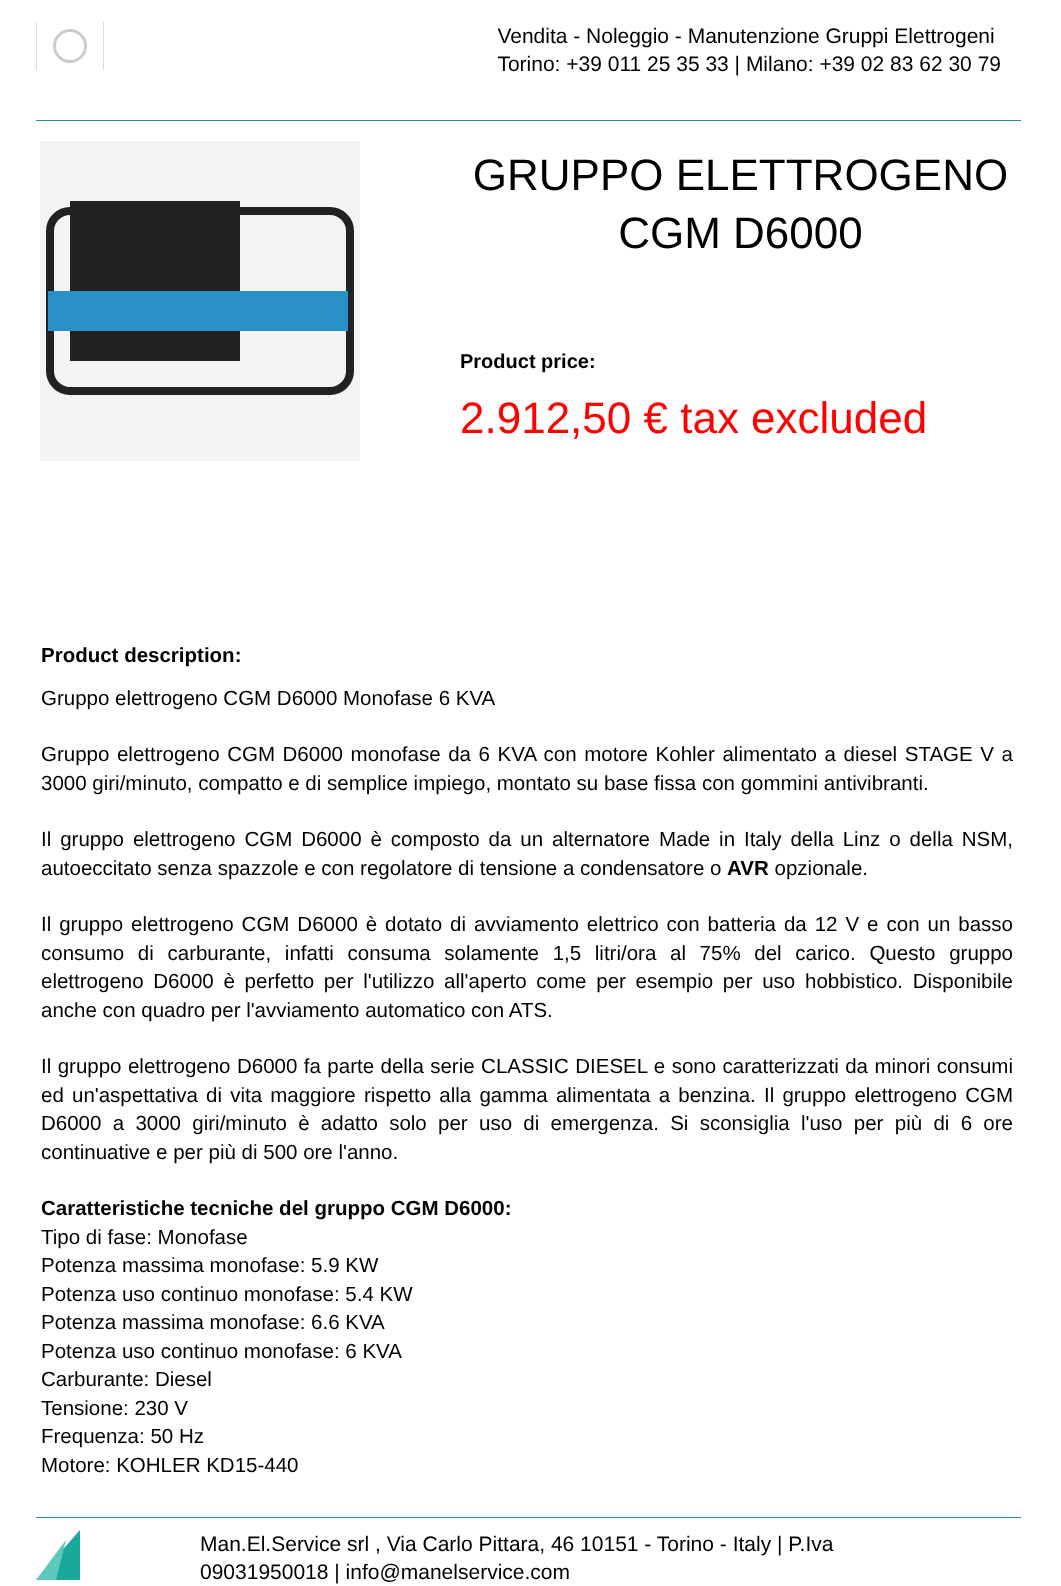Vendita - Noleggio - Manutenzione Gruppi Elettrogeni
Torino: +39 011 25 35 33 | Milano: +39 02 83 62 30 79
GRUPPO ELETTROGENO CGM D6000
Product price:
2.912,50 € tax excluded
Product description:
Gruppo elettrogeno CGM D6000 Monofase 6 KVA
Gruppo elettrogeno CGM D6000 monofase da 6 KVA con motore Kohler alimentato a diesel STAGE V a 3000 giri/minuto, compatto e di semplice impiego, montato su base fissa con gommini antivibranti.
Il gruppo elettrogeno CGM D6000 è composto da un alternatore Made in Italy della Linz o della NSM, autoeccitato senza spazzole e con regolatore di tensione a condensatore o AVR opzionale.
Il gruppo elettrogeno CGM D6000 è dotato di avviamento elettrico con batteria da 12 V e con un basso consumo di carburante, infatti consuma solamente 1,5 litri/ora al 75% del carico. Questo gruppo elettrogeno D6000 è perfetto per l'utilizzo all'aperto come per esempio per uso hobbistico. Disponibile anche con quadro per l'avviamento automatico con ATS.
Il gruppo elettrogeno D6000 fa parte della serie CLASSIC DIESEL e sono caratterizzati da minori consumi ed un'aspettativa di vita maggiore rispetto alla gamma alimentata a benzina. Il gruppo elettrogeno CGM D6000 a 3000 giri/minuto è adatto solo per uso di emergenza. Si sconsiglia l'uso per più di 6 ore continuative e per più di 500 ore l'anno.
Caratteristiche tecniche del gruppo CGM D6000:
Tipo di fase: Monofase
Potenza massima monofase: 5.9 KW
Potenza uso continuo monofase: 5.4 KW
Potenza massima monofase: 6.6 KVA
Potenza uso continuo monofase: 6 KVA
Carburante: Diesel
Tensione: 230 V
Frequenza: 50 Hz
Motore: KOHLER KD15-440
Man.El.Service srl , Via Carlo Pittara, 46 10151 - Torino - Italy | P.Iva
09031950018 | info@manelservice.com